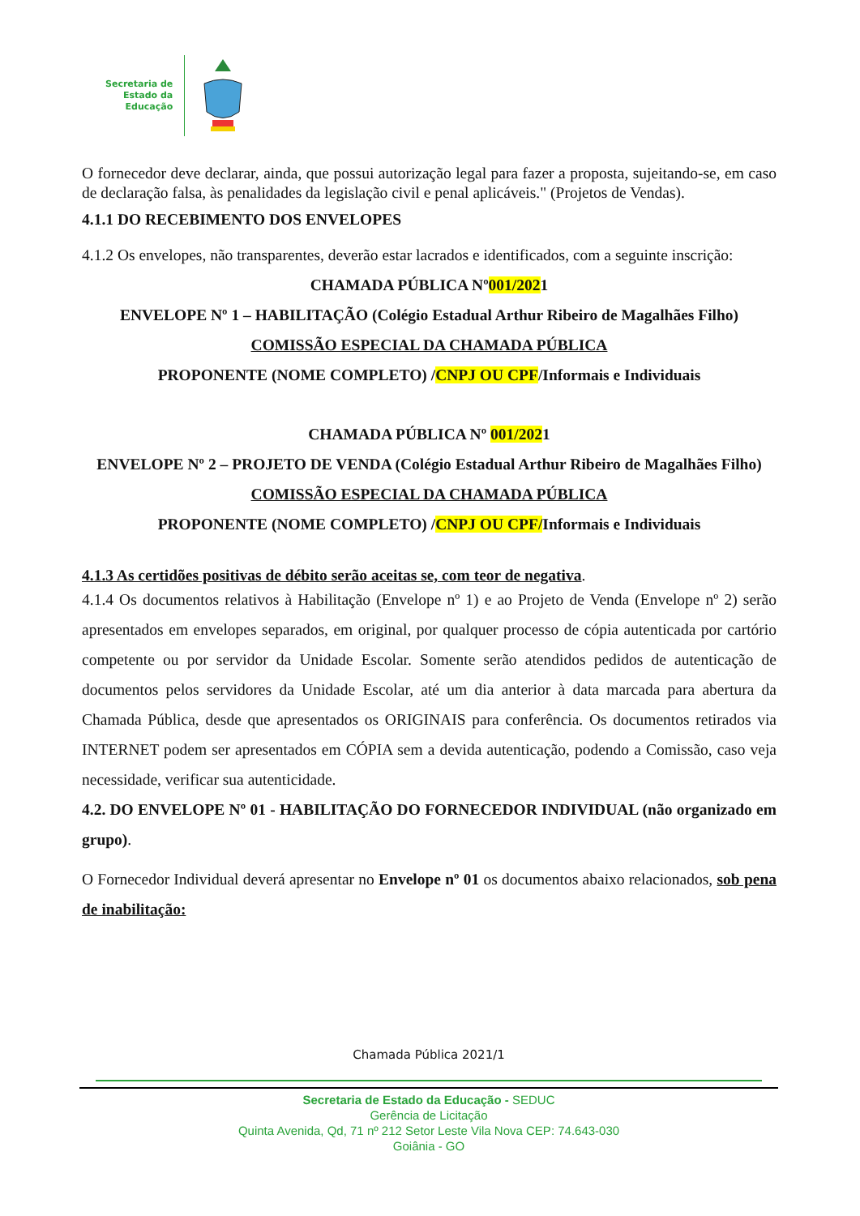Secretaria de
Estado da
Educação
O fornecedor deve declarar, ainda, que possui autorização legal para fazer a proposta, sujeitando-se, em caso de declaração falsa, às penalidades da legislação civil e penal aplicáveis." (Projetos de Vendas).
4.1.1 DO RECEBIMENTO DOS ENVELOPES
4.1.2 Os envelopes, não transparentes, deverão estar lacrados e identificados, com a seguinte inscrição:
CHAMADA PÚBLICA Nº001/2021
ENVELOPE Nº 1 – HABILITAÇÃO (Colégio Estadual Arthur Ribeiro de Magalhães Filho)
COMISSÃO ESPECIAL DA CHAMADA PÚBLICA
PROPONENTE (NOME COMPLETO) /CNPJ OU CPF/Informais e Individuais
CHAMADA PÚBLICA Nº 001/2021
ENVELOPE Nº 2 – PROJETO DE VENDA (Colégio Estadual Arthur Ribeiro de Magalhães Filho)
COMISSÃO ESPECIAL DA CHAMADA PÚBLICA
PROPONENTE (NOME COMPLETO) /CNPJ OU CPF/Informais e Individuais
4.1.3 As certidões positivas de débito serão aceitas se, com teor de negativa.
4.1.4 Os documentos relativos à Habilitação (Envelope nº 1) e ao Projeto de Venda (Envelope nº 2) serão apresentados em envelopes separados, em original, por qualquer processo de cópia autenticada por cartório competente ou por servidor da Unidade Escolar. Somente serão atendidos pedidos de autenticação de documentos pelos servidores da Unidade Escolar, até um dia anterior à data marcada para abertura da Chamada Pública, desde que apresentados os ORIGINAIS para conferência. Os documentos retirados via INTERNET podem ser apresentados em CÓPIA sem a devida autenticação, podendo a Comissão, caso veja necessidade, verificar sua autenticidade.
4.2. DO ENVELOPE Nº 01 - HABILITAÇÃO DO FORNECEDOR INDIVIDUAL (não organizado em grupo).
O Fornecedor Individual deverá apresentar no Envelope nº 01 os documentos abaixo relacionados, sob pena de inabilitação:
Chamada Pública 2021/1
Secretaria de Estado da Educação - SEDUC
Gerência de Licitação
Quinta Avenida, Qd, 71 nº 212 Setor Leste Vila Nova CEP: 74.643-030
Goiânia - GO